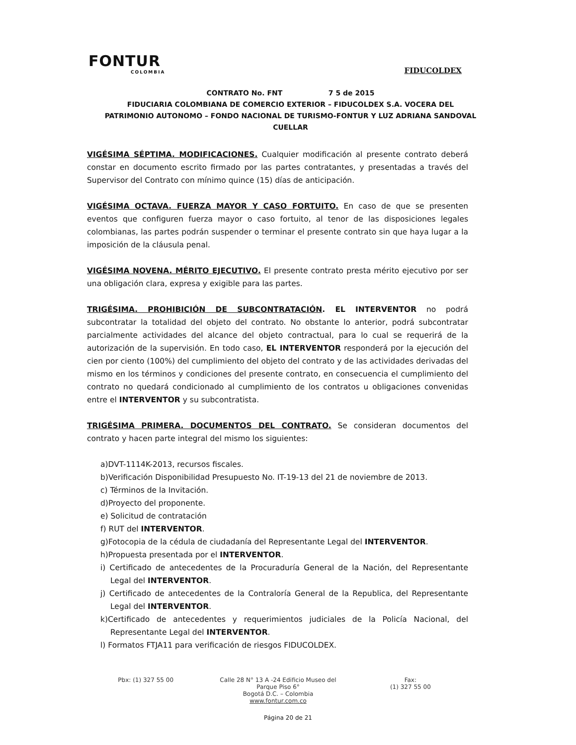FONTUR
COLOMBIA
FIDUCOLDEX
CONTRATO No. FNT 7 5 de 2015
FIDUCIARIA COLOMBIANA DE COMERCIO EXTERIOR – FIDUCOLDEX S.A. VOCERA DEL PATRIMONIO AUTONOMO – FONDO NACIONAL DE TURISMO-FONTUR Y LUZ ADRIANA SANDOVAL CUELLAR
VIGÉSIMA SÉPTIMA. MODIFICACIONES. Cualquier modificación al presente contrato deberá constar en documento escrito firmado por las partes contratantes, y presentadas a través del Supervisor del Contrato con mínimo quince (15) días de anticipación.
VIGÉSIMA OCTAVA. FUERZA MAYOR Y CASO FORTUITO. En caso de que se presenten eventos que configuren fuerza mayor o caso fortuito, al tenor de las disposiciones legales colombianas, las partes podrán suspender o terminar el presente contrato sin que haya lugar a la imposición de la cláusula penal.
VIGÉSIMA NOVENA. MÉRITO EJECUTIVO. El presente contrato presta mérito ejecutivo por ser una obligación clara, expresa y exigible para las partes.
TRIGÉSIMA. PROHIBICIÓN DE SUBCONTRATACIÓN. EL INTERVENTOR no podrá subcontratar la totalidad del objeto del contrato. No obstante lo anterior, podrá subcontratar parcialmente actividades del alcance del objeto contractual, para lo cual se requerirá de la autorización de la supervisión. En todo caso, EL INTERVENTOR responderá por la ejecución del cien por ciento (100%) del cumplimiento del objeto del contrato y de las actividades derivadas del mismo en los términos y condiciones del presente contrato, en consecuencia el cumplimiento del contrato no quedará condicionado al cumplimiento de los contratos u obligaciones convenidas entre el INTERVENTOR y su subcontratista.
TRIGÉSIMA PRIMERA. DOCUMENTOS DEL CONTRATO. Se consideran documentos del contrato y hacen parte integral del mismo los siguientes:
a)DVT-1114K-2013, recursos fiscales.
b)Verificación Disponibilidad Presupuesto No. IT-19-13 del 21 de noviembre de 2013.
c) Términos de la Invitación.
d)Proyecto del proponente.
e) Solicitud de contratación
f) RUT del INTERVENTOR.
g)Fotocopia de la cédula de ciudadanía del Representante Legal del INTERVENTOR.
h)Propuesta presentada por el INTERVENTOR.
i) Certificado de antecedentes de la Procuraduría General de la Nación, del Representante Legal del INTERVENTOR.
j) Certificado de antecedentes de la Contraloría General de la Republica, del Representante Legal del INTERVENTOR.
k)Certificado de antecedentes y requerimientos judiciales de la Policía Nacional, del Representante Legal del INTERVENTOR.
l) Formatos FTJA11 para verificación de riesgos FIDUCOLDEX.
Pbx: (1) 327 55 00 Calle 28 N° 13 A -24 Edificio Museo del Parque Piso 6°
Bogotá D.C. – Colombia
www.fontur.com.co
Fax:
(1) 327 55 00
Página 20 de 21